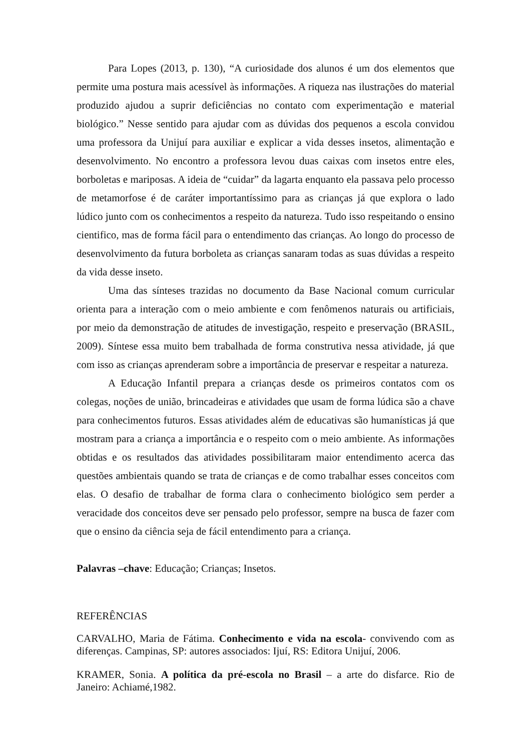Para Lopes (2013, p. 130), “A curiosidade dos alunos é um dos elementos que permite uma postura mais acessível às informações. A riqueza nas ilustrações do material produzido ajudou a suprir deficiências no contato com experimentação e material biológico.” Nesse sentido para ajudar com as dúvidas dos pequenos a escola convidou uma professora da Unijuí para auxiliar e explicar a vida desses insetos, alimentação e desenvolvimento. No encontro a professora levou duas caixas com insetos entre eles, borboletas e mariposas. A ideia de “cuidar” da lagarta enquanto ela passava pelo processo de metamorfose é de caráter importantíssimo para as crianças já que explora o lado lúdico junto com os conhecimentos a respeito da natureza. Tudo isso respeitando o ensino cientifico, mas de forma fácil para o entendimento das crianças. Ao longo do processo de desenvolvimento da futura borboleta as crianças sanaram todas as suas dúvidas a respeito da vida desse inseto.
Uma das sínteses trazidas no documento da Base Nacional comum curricular orienta para a interação com o meio ambiente e com fenômenos naturais ou artificiais, por meio da demonstração de atitudes de investigação, respeito e preservação (BRASIL, 2009). Síntese essa muito bem trabalhada de forma construtiva nessa atividade, já que com isso as crianças aprenderam sobre a importância de preservar e respeitar a natureza.
A Educação Infantil prepara a crianças desde os primeiros contatos com os colegas, noções de união, brincadeiras e atividades que usam de forma lúdica são a chave para conhecimentos futuros. Essas atividades além de educativas são humanísticas já que mostram para a criança a importância e o respeito com o meio ambiente. As informações obtidas e os resultados das atividades possibilitaram maior entendimento acerca das questões ambientais quando se trata de crianças e de como trabalhar esses conceitos com elas. O desafio de trabalhar de forma clara o conhecimento biológico sem perder a veracidade dos conceitos deve ser pensado pelo professor, sempre na busca de fazer com que o ensino da ciência seja de fácil entendimento para a criança.
Palavras –chave: Educação; Crianças; Insetos.
REFERÊNCIAS
CARVALHO, Maria de Fátima. Conhecimento e vida na escola- convivendo com as diferenças. Campinas, SP: autores associados: Ijuí, RS: Editora Unijuí, 2006.
KRAMER, Sonia. A política da pré-escola no Brasil – a arte do disfarce. Rio de Janeiro: Achiamé,1982.